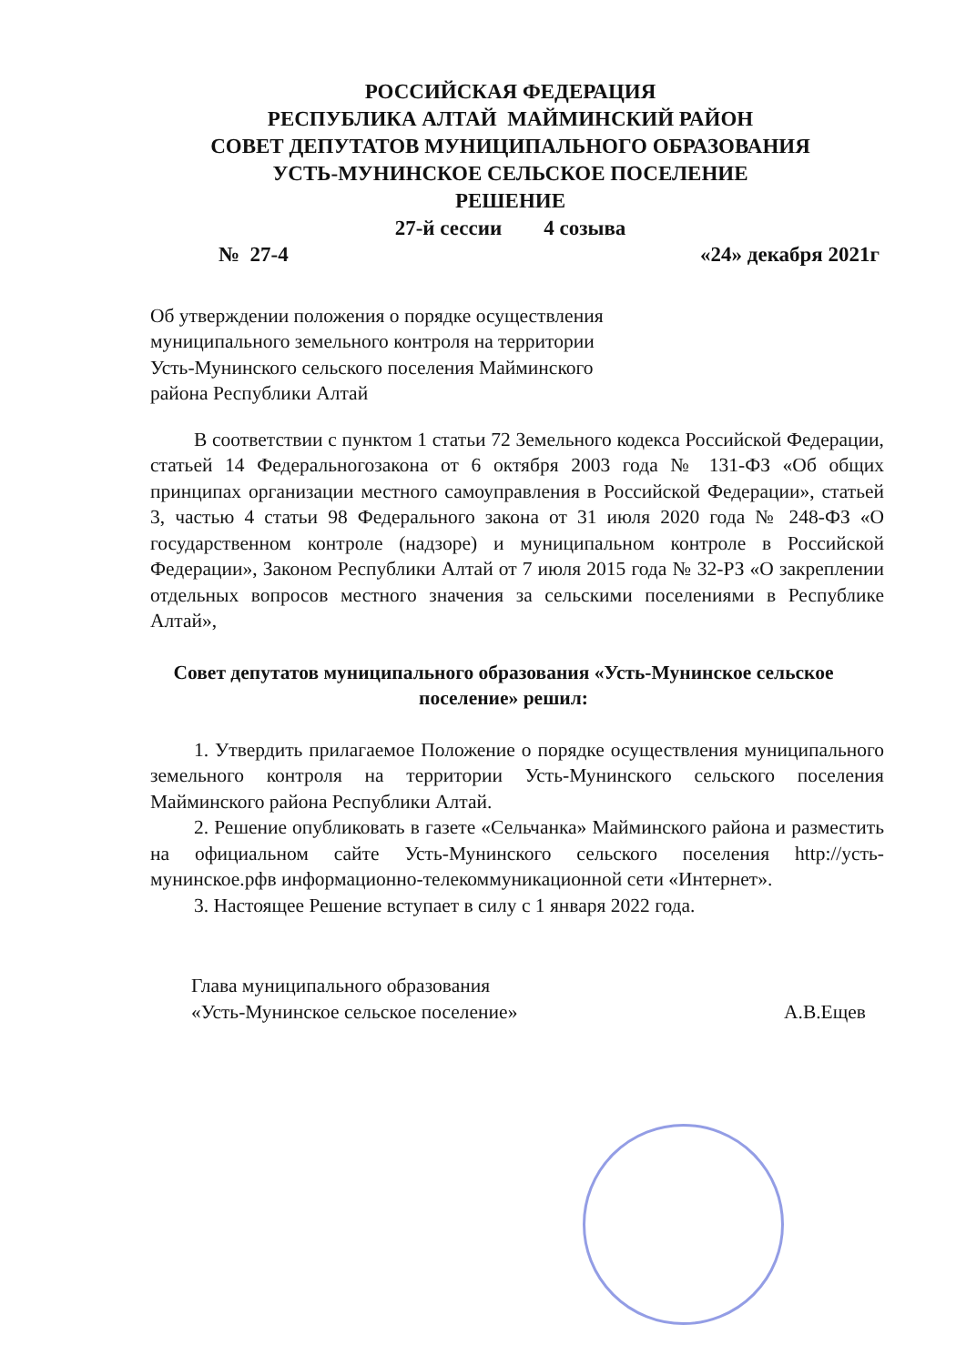РОССИЙСКАЯ ФЕДЕРАЦИЯ
РЕСПУБЛИКА АЛТАЙ МАЙМИНСКИЙ РАЙОН
СОВЕТ ДЕПУТАТОВ МУНИЦИПАЛЬНОГО ОБРАЗОВАНИЯ
УСТЬ-МУНИНСКОЕ СЕЛЬСКОЕ ПОСЕЛЕНИЕ
РЕШЕНИЕ
27-й сессии 4 созыва
№ 27-4 «24» декабря 2021г
Об утверждении положения о порядке осуществления муниципального земельного контроля на территории Усть-Мунинского сельского поселения Майминского района Республики Алтай
В соответствии с пунктом 1 статьи 72 Земельного кодекса Российской Федерации, статьей 14 Федеральногозакона от 6 октября 2003 года № 131-ФЗ «Об общих принципах организации местного самоуправления в Российской Федерации», статьей 3, частью 4 статьи 98 Федерального закона от 31 июля 2020 года № 248-ФЗ «О государственном контроле (надзоре) и муниципальном контроле в Российской Федерации», Законом Республики Алтай от 7 июля 2015 года № 32-РЗ «О закреплении отдельных вопросов местного значения за сельскими поселениями в Республике Алтай»,
Совет депутатов муниципального образования «Усть-Мунинское сельское поселение» решил:
1. Утвердить прилагаемое Положение о порядке осуществления муниципального земельного контроля на территории Усть-Мунинского сельского поселения Майминского района Республики Алтай.
2. Решение опубликовать в газете «Сельчанка» Майминского района и разместить на официальном сайте Усть-Мунинского сельского поселения http://усть-мунинское.рфв информационно-телекоммуникационной сети «Интернет».
3. Настоящее Решение вступает в силу с 1 января 2022 года.
Глава муниципального образования
«Усть-Мунинское сельское поселение»
А.В.Ещев